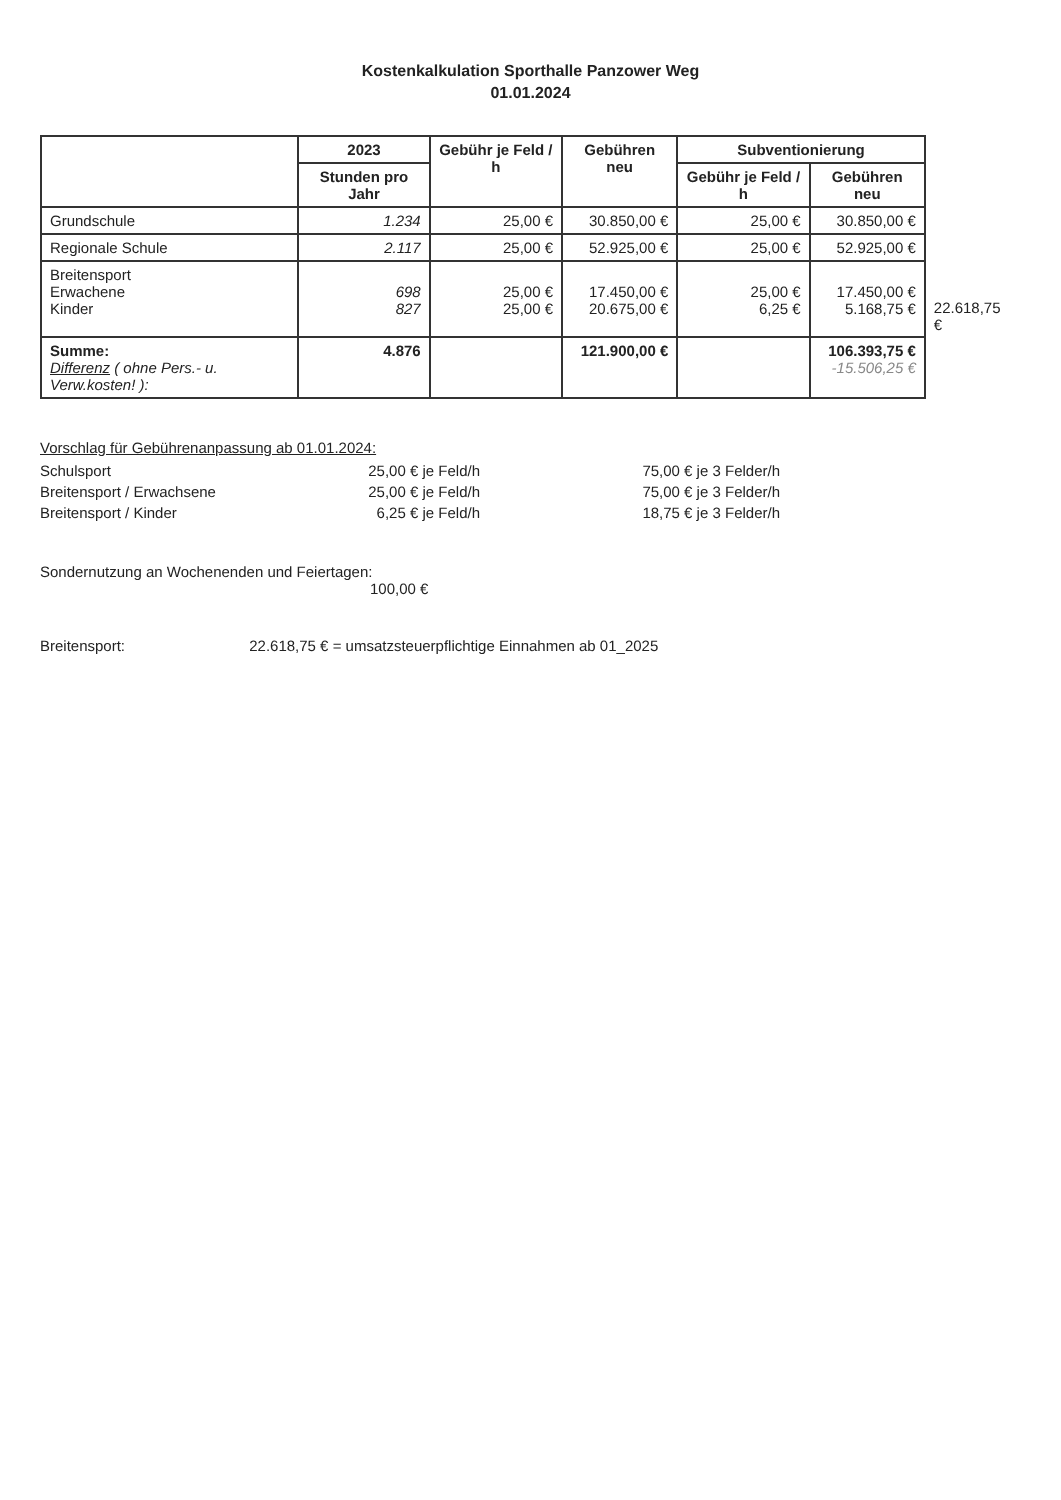Kostenkalkulation Sporthalle Panzower Weg
01.01.2024
| | 2023 | Gebühr je Feld / h | Gebühren neu | Subventionierung | | |
| | Stunden pro Jahr | | | Gebühr je Feld / h | Gebühren neu | |
| Grundschule | 1.234 | 25,00 € | 30.850,00 € | 25,00 € | 30.850,00 € | |
| Regionale Schule | 2.117 | 25,00 € | 52.925,00 € | 25,00 € | 52.925,00 € | |
| Breitensport Erwachene Kinder | 698 827 | 25,00 € 25,00 € | 17.450,00 € 20.675,00 € | 25,00 € 6,25 € | 17.450,00 € 5.168,75 € | 22.618,75 € |
| Summe: Differenz ( ohne Pers.- u. Verw.kosten! ): | 4.876 | | 121.900,00 € | | 106.393,75 € -15.506,25 € | |
Vorschlag für Gebührenanpassung ab 01.01.2024:
| Schulsport | 25,00 € je Feld/h | 75,00 € je 3 Felder/h |
| Breitensport / Erwachsene | 25,00 € je Feld/h | 75,00 € je 3 Felder/h |
| Breitensport / Kinder | 6,25 € je Feld/h | 18,75 € je 3 Felder/h |
Sondernutzung an Wochenenden und Feiertagen:
100,00 €
Breitensport: 22.618,75 € = umsatzsteuerpflichtige Einnahmen ab 01_2025